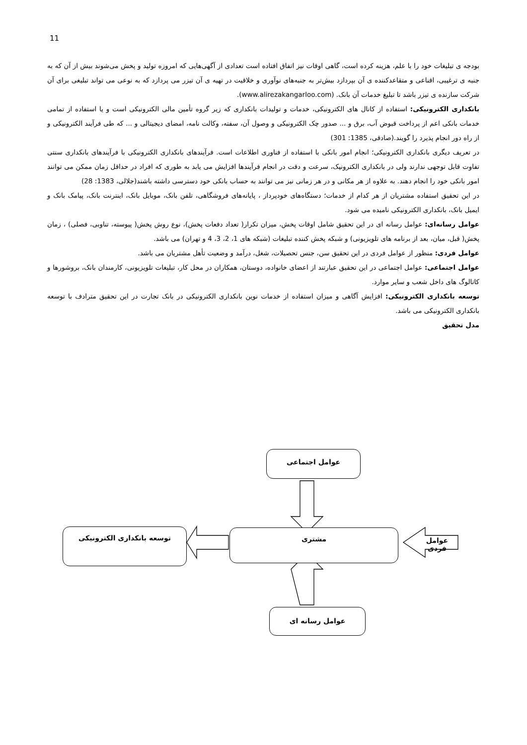11
بودجه ی تبلیغات خود را با علم، هزینه کرده است، گاهی اوقات نیز اتفاق افتاده است تعدادی از آگهی‌هایی که امروزه تولید و پخش می‌شوند بیش از آن که به جنبه ی ترغیبی، اقناعی و متقاعدکننده ی آن بپردازد بیش‌تر به جنبه‌های نوآوری و خلاقیت در تهیه ی آن تیزر می پردازد که به نوعی می تواند تبلیغی برای آن شرکت سازنده ی تیزر باشد تا تبلیغ خدمات آن بانک. (www.alirezakangarloo.com).
بانکداری الکترونیکی: استفاده از کانال های الکترونیکی، خدمات و تولیدات بانکداری که زیر گروه تأمین مالی الکترونیکی است و یا استفاده از تمامی خدمات بانکی اعم از پرداخت قبوض آب، برق و ... صدور چک الکترونیکی و وصول آن، سفته، وکالت نامه، امضای دیجیتالی و ... که طی فرآیند الکترونیکی و از راه دور انجام پذیرد را گویند.(صادقی، 1385: 301)
در تعریف دیگری بانکداری الکترونیکی؛ انجام امور بانکی با استفاده از فناوری اطلاعات است. فرآیندهای بانکداری الکترونیکی با فرآیندهای بانکداری سنتی تفاوت قابل توجهی ندارند ولی در بانکداری الکترونیک، سرعت و دقت در انجام فرآیندها افزایش می یابد به طوری که افراد در حداقل زمان ممکن می توانند امور بانکی خود را انجام دهند. به علاوه از هر مکانی و در هر زمانی نیز می توانند به حساب بانکی خود دسترسی داشته باشند(جلالی، 1383: 28)
در این تحقیق استفاده مشتریان از هر کدام از خدمات؛ دستگاه‌های خودپرداز ، پایانه‌های فروشگاهی، تلفن بانک، موبایل بانک، اینترنت بانک، پیامک بانک و ایمیل بانک، بانکداری الکترونیکی نامیده می شود.
عوامل رسانه‌ای: عوامل رسانه ای در این تحقیق شامل اوقات پخش، میزان تکرار( تعداد دفعات پخش)، نوع روش پخش( پیوسته، تناوبی، فصلی) ، زمان پخش( قبل، میان، بعد از برنامه های تلویزیونی) و شبکه پخش کننده تبلیغات (شبکه های 1، 2، 3، 4 و تهران) می باشد.
عوامل فردی: منظور از عوامل فردی در این تحقیق سن، جنس تحصیلات، شغل، درآمد و وضعیت تأهل مشتریان می باشد.
عوامل اجتماعی: عوامل اجتماعی در این تحقیق عبارتند از اعضای خانواده، دوستان، همکاران در محل کار، تبلیغات تلویزیونی، کارمندان بانک، بروشورها و کاتالوگ های داخل شعب و سایر موارد.
توسعه بانکداری الکترونیکی: افزایش آگاهی و میزان استفاده از خدمات نوین بانکداری الکترونیکی در بانک تجارت در این تحقیق مترادف با توسعه بانکداری الکترونیکی می باشد.
مدل تحقیق
عوامل اجتماعی
مشتری
توسعه بانکداری الکترونیکی
عوامل فردی
عوامل رسانه ای